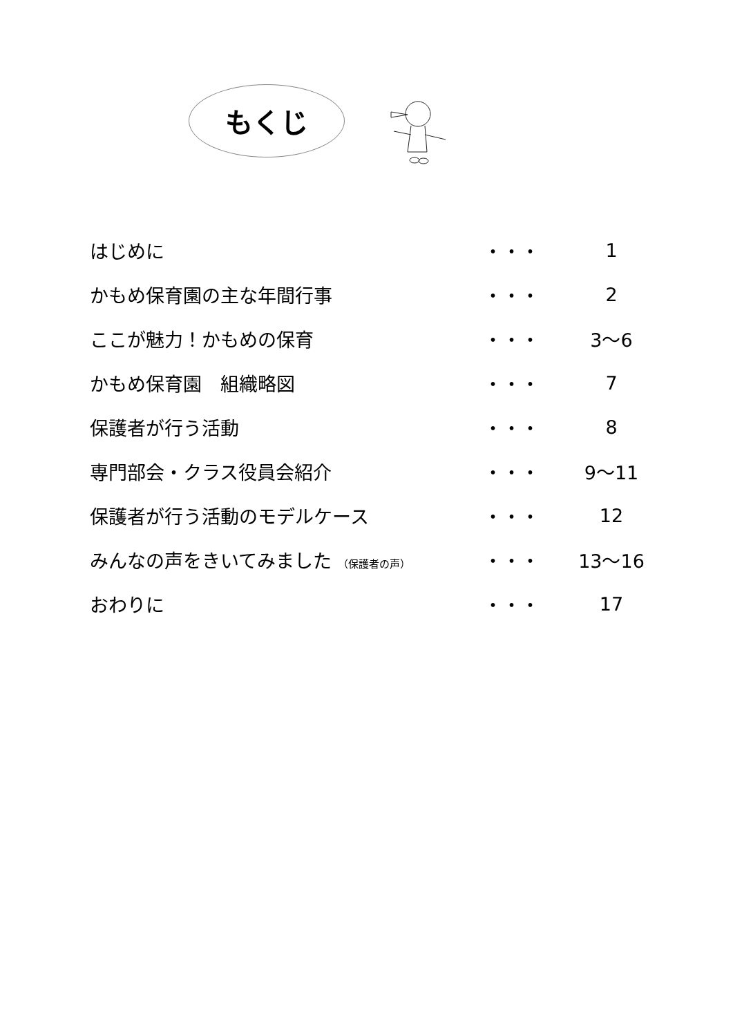もくじ
| はじめに | ・・・ | 1 |
| かもめ保育園の主な年間行事 | ・・・ | 2 |
| ここが魅力！かもめの保育 | ・・・ | 3～6 |
| かもめ保育園 組織略図 | ・・・ | 7 |
| 保護者が行う活動 | ・・・ | 8 |
| 専門部会・クラス役員会紹介 | ・・・ | 9～11 |
| 保護者が行う活動のモデルケース | ・・・ | 12 |
| みんなの声をきいてみました （保護者の声） | ・・・ | 13～16 |
| おわりに | ・・・ | 17 |